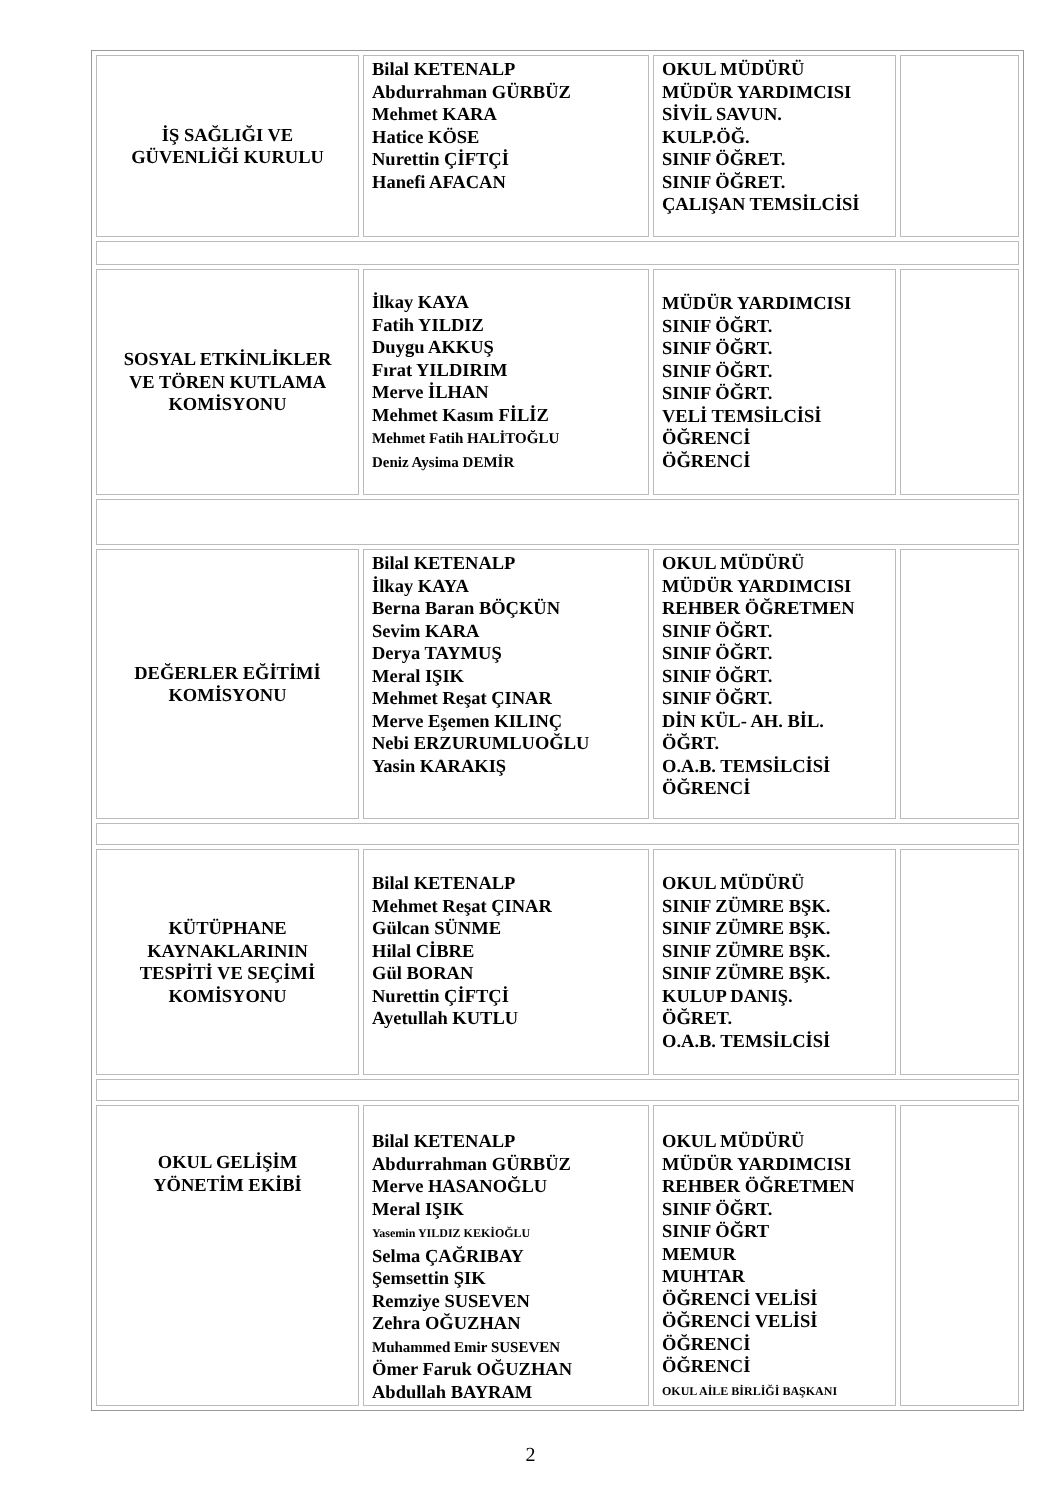| İŞ SAĞLIĞI VE GÜVENLİĞİ KURULU | Bilal KETENALP Abdurrahman GÜRBÜZ Mehmet KARA Hatice KÖSE Nurettin ÇİFTÇİ Hanefi AFACAN | OKUL MÜDÜRÜ MÜDÜR YARDIMCISI SİVİL SAVUN. KULP.ÖĞ. SINIF ÖĞRET. SINIF ÖĞRET. ÇALIŞAN TEMSİLCİSİ | |
| SOSYAL ETKİNLİKLER VE TÖREN KUTLAMA KOMİSYONU | İlkay KAYA Fatih YILDIZ Duygu AKKUŞ Fırat YILDIRIM Merve İLHAN Mehmet Kasım FİLİZ Mehmet Fatih HALİTOĞLU Deniz Aysima DEMİR | MÜDÜR YARDIMCISI SINIF ÖĞRT. SINIF ÖĞRT. SINIF ÖĞRT. SINIF ÖĞRT. VELİ TEMSİLCİSİ ÖĞRENCİ ÖĞRENCİ | |
| DEĞERLER EĞİTİMİ KOMİSYONU | Bilal KETENALP İlkay KAYA Berna Baran BÖÇKÜN Sevim KARA Derya TAYMUŞ Meral IŞIK Mehmet Reşat ÇINAR Merve Eşemen KILINÇ Nebi ERZURUMLUOĞLU Yasin KARAKIŞ | OKUL MÜDÜRÜ MÜDÜR YARDIMCISI REHBER ÖĞRETMEN SINIF ÖĞRT. SINIF ÖĞRT. SINIF ÖĞRT. SINIF ÖĞRT. DİN KÜL- AH. BİL. ÖĞRT. O.A.B. TEMSİLCİSİ ÖĞRENCİ | |
| KÜTÜPHANE KAYNAKLARININ TESPİTİ VE SEÇİMİ KOMİSYONU | Bilal KETENALP Mehmet Reşat ÇINAR Gülcan SÜNME Hilal CİBRE Gül BORAN Nurettin ÇİFTÇİ Ayetullah KUTLU | OKUL MÜDÜRÜ SINIF ZÜMRE BŞK. SINIF ZÜMRE BŞK. SINIF ZÜMRE BŞK. SINIF ZÜMRE BŞK. KULUP DANIŞ. ÖĞRET. O.A.B. TEMSİLCİSİ | |
| OKUL GELİŞİM YÖNETİM EKİBİ | Bilal KETENALP Abdurrahman GÜRBÜZ Merve HASANOĞLU Meral IŞIK Yasemin YILDIZ KEKİOĞLU Selma ÇAĞRIBAY Şemsettin ŞIK Remziye SUSEVEN Zehra OĞUZHAN Muhammed Emir SUSEVEN Ömer Faruk OĞUZHAN Abdullah BAYRAM | OKUL MÜDÜRÜ MÜDÜR YARDIMCISI REHBER ÖĞRETMEN SINIF ÖĞRT. SINIF ÖĞRT MEMUR MUHTAR ÖĞRENCİ VELİSİ ÖĞRENCİ VELİSİ ÖĞRENCİ ÖĞRENCİ OKUL AİLE BİRLİĞİ BAŞKANI | |
2